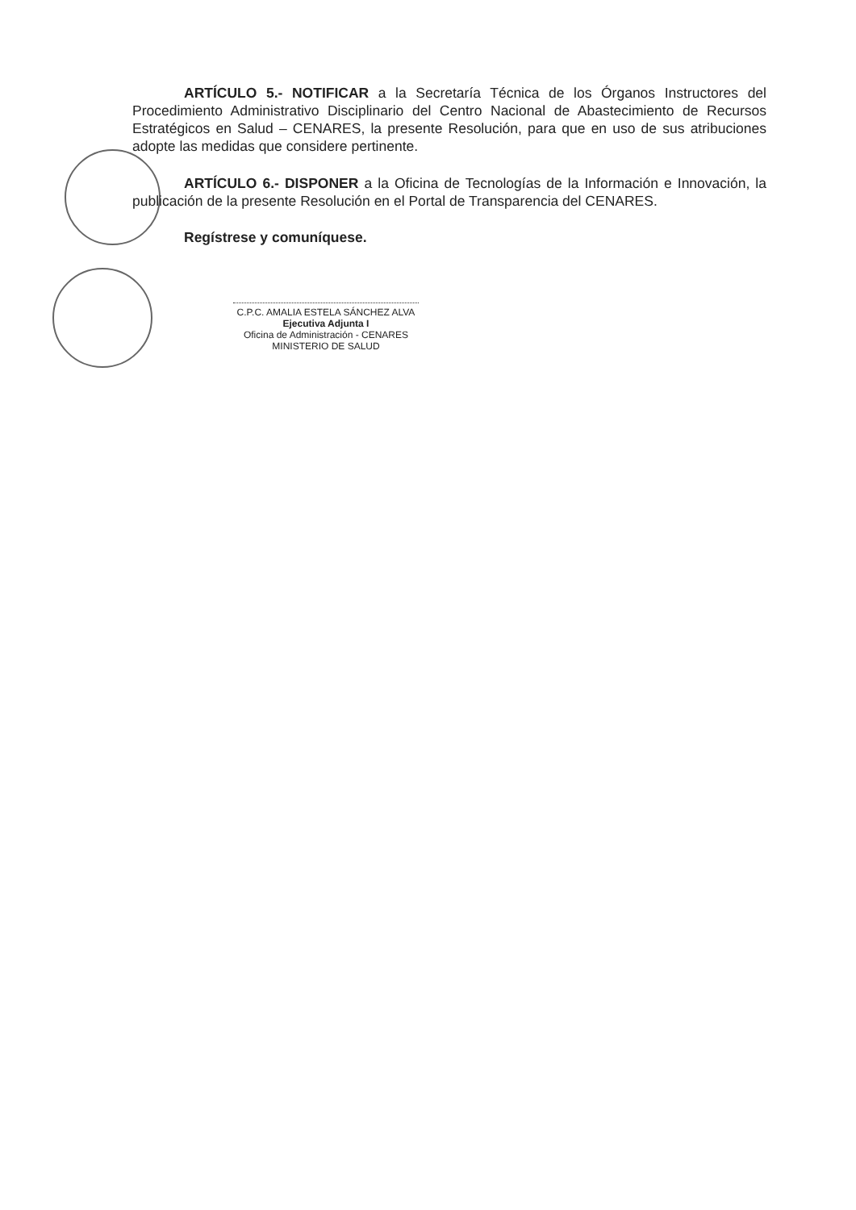ARTÍCULO 5.- NOTIFICAR a la Secretaría Técnica de los Órganos Instructores del Procedimiento Administrativo Disciplinario del Centro Nacional de Abastecimiento de Recursos Estratégicos en Salud – CENARES, la presente Resolución, para que en uso de sus atribuciones adopte las medidas que considere pertinente.
ARTÍCULO 6.- DISPONER a la Oficina de Tecnologías de la Información e Innovación, la publicación de la presente Resolución en el Portal de Transparencia del CENARES.
Regístrese y comuníquese.
C.P.C. AMALIA ESTELA SÁNCHEZ ALVA
Ejecutiva Adjunta I
Oficina de Administración - CENARES
MINISTERIO DE SALUD